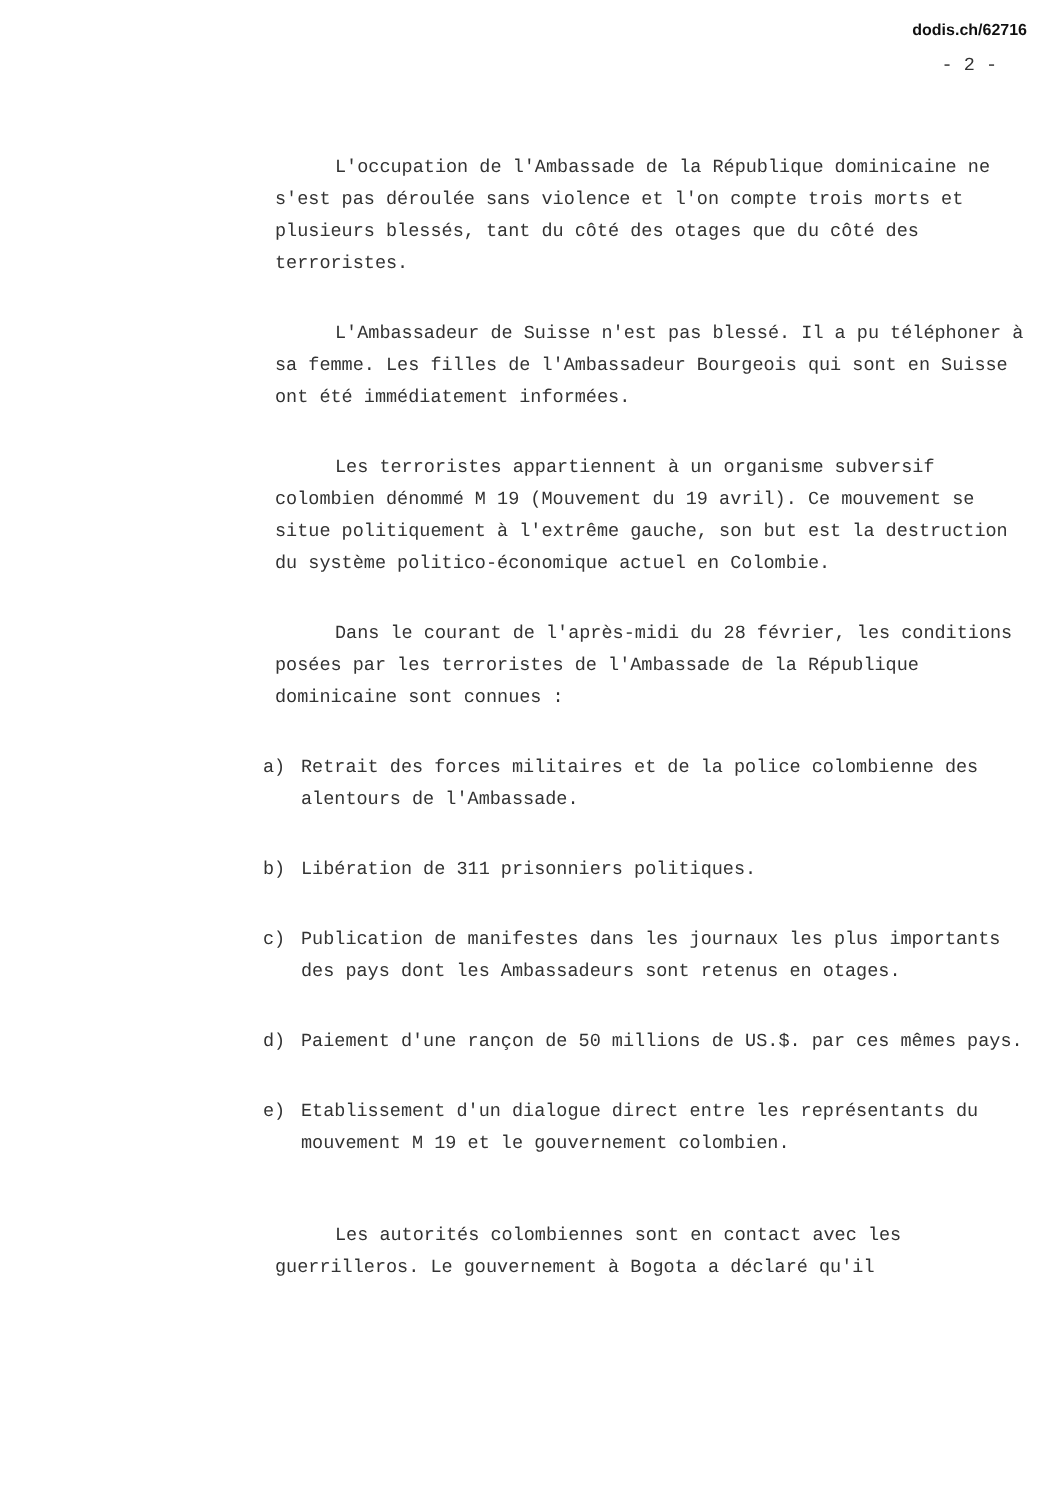dodis.ch/62716
- 2 -
L'occupation de l'Ambassade de la République dominicaine ne s'est pas déroulée sans violence et l'on compte trois morts et plusieurs blessés, tant du côté des otages que du côté des terroristes.
L'Ambassadeur de Suisse n'est pas blessé. Il a pu téléphoner à sa femme. Les filles de l'Ambassadeur Bourgeois qui sont en Suisse ont été immédiatement informées.
Les terroristes appartiennent à un organisme subversif colombien dénommé M 19 (Mouvement du 19 avril). Ce mouvement se situe politiquement à l'extrême gauche, son but est la destruction du système politico-économique actuel en Colombie.
Dans le courant de l'après-midi du 28 février, les conditions posées par les terroristes de l'Ambassade de la République dominicaine sont connues :
a) Retrait des forces militaires et de la police colombienne des alentours de l'Ambassade.
b) Libération de 311 prisonniers politiques.
c) Publication de manifestes dans les journaux les plus importants des pays dont les Ambassadeurs sont retenus en otages.
d) Paiement d'une rançon de 50 millions de US.$. par ces mêmes pays.
e) Etablissement d'un dialogue direct entre les représentants du mouvement M 19 et le gouvernement colombien.
Les autorités colombiennes sont en contact avec les guerrilleros. Le gouvernement à Bogota a déclaré qu'il